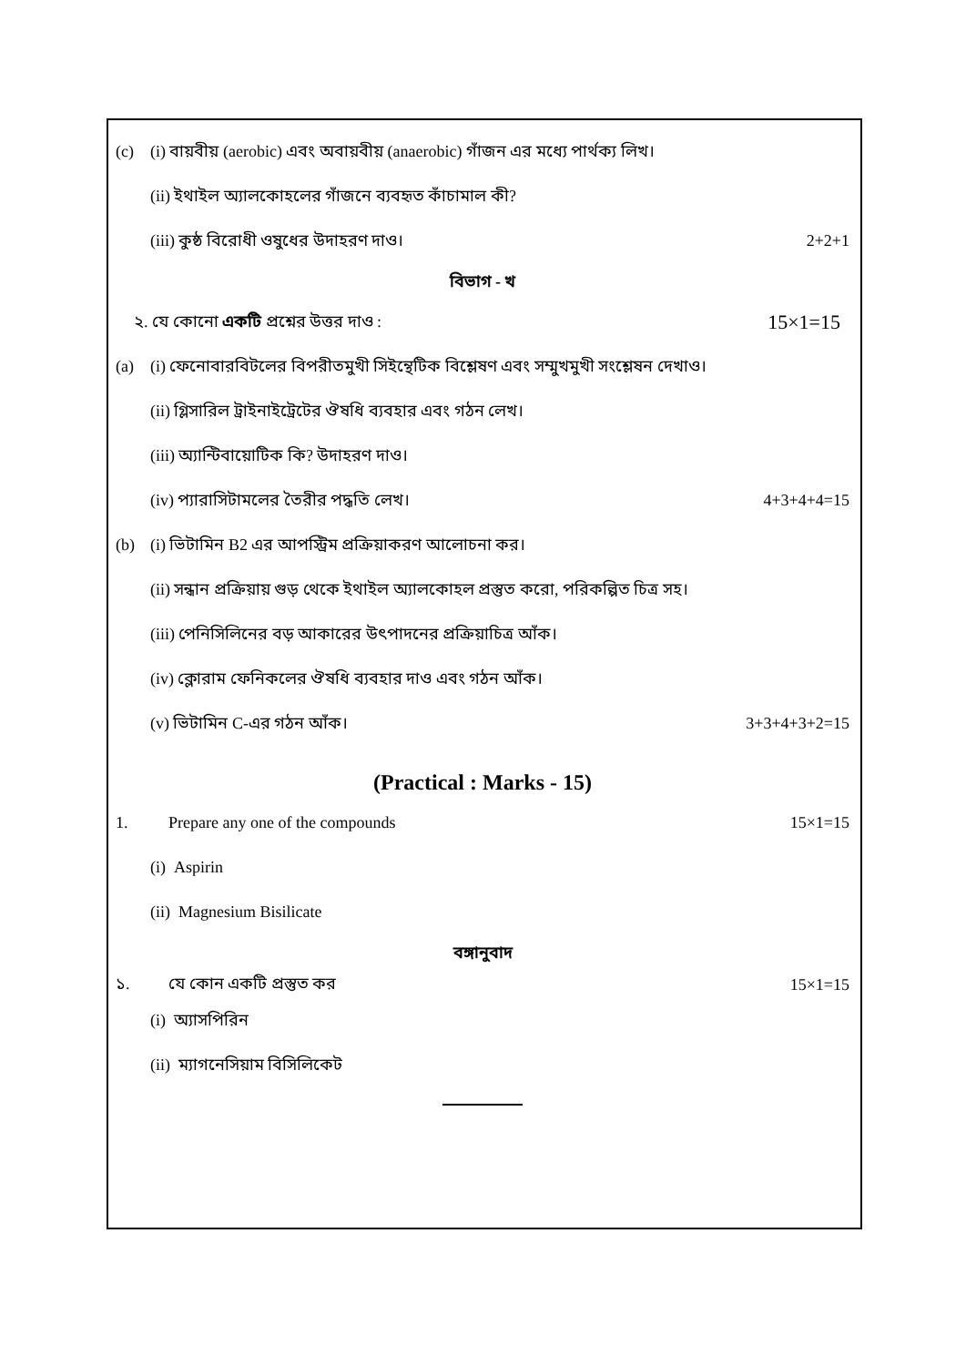(c) (i) বায়বীয় (aerobic) এবং অবায়বীয় (anaerobic) গাঁজন এর মধ্যে পার্থক্য লিখ।
(ii) ইথাইল অ্যালকোহলের গাঁজনে ব্যবহৃত কাঁচামাল কী?
(iii) কুষ্ঠ বিরোধী ওষুধের উদাহরণ দাও। 2+2+1
বিভাগ - খ
২. যে কোনো একটি প্রশ্নের উত্তর দাও : 15×1=15
(a) (i) ফেনোবারবিটলের বিপরীতমুখী সিইন্থেটিক বিশ্লেষণ এবং সম্মুখমুখী সংশ্লেষন দেখাও।
(ii) গ্লিসারিল ট্রাইনাইট্রেটের ঔষধি ব্যবহার এবং গঠন লেখ।
(iii) অ্যান্টিবায়োটিক কি? উদাহরণ দাও।
(iv) প্যারাসিটামলের তৈরীর পদ্ধতি লেখ। 4+3+4+4=15
(b) (i) ভিটামিন B2 এর আপস্ট্রিম প্রক্রিয়াকরণ আলোচনা কর।
(ii) সন্ধান প্রক্রিয়ায় গুড় থেকে ইথাইল অ্যালকোহল প্রস্তুত করো, পরিকল্পিত চিত্র সহ।
(iii) পেনিসিলিনের বড় আকারের উৎপাদনের প্রক্রিয়াচিত্র আঁক।
(iv) ক্লোরাম ফেনিকলের ঔষধি ব্যবহার দাও এবং গঠন আঁক।
(v) ভিটামিন C-এর গঠন আঁক। 3+3+4+3+2=15
(Practical : Marks - 15)
1. Prepare any one of the compounds 15×1=15
(i) Aspirin
(ii) Magnesium Bisilicate
বঙ্গানুবাদ
১. যে কোন একটি প্রস্তুত কর 15×1=15
(i) অ্যাসপিরিন
(ii) ম্যাগনেসিয়াম বিসিলিকেট